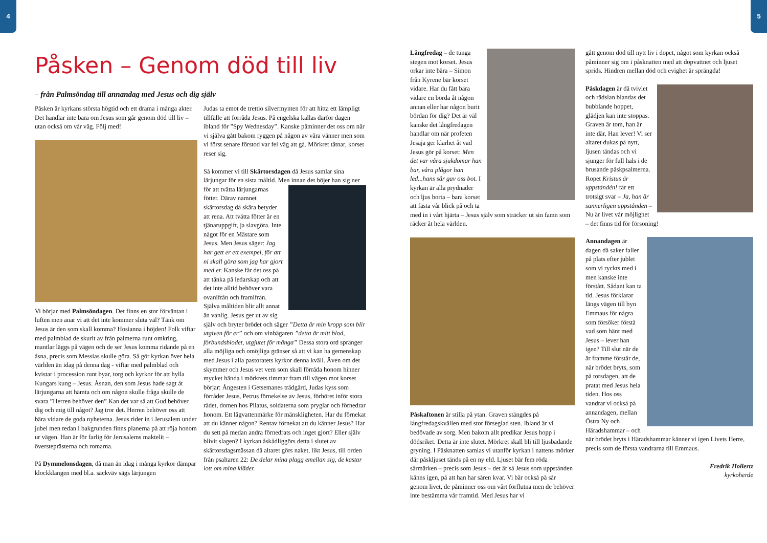4 5
Påsken – Genom död till liv
– från Palmsöndag till annandag med Jesus och dig själv
Påsken är kyrkans största högtid och ett drama i många akter. Det handlar inte bara om Jesus som går genom död till liv – utan också om vår väg. Följ med!
Vi börjar med Palmsöndagen. Det finns en stor förväntan i luften men anar vi att det inte kommer sluta väl? Tänk om Jesus är den som skall komma? Hosianna i höjden! Folk viftar med palmblad de skurit av från palmerna runt omkring, mantlar läggs på vägen och de ser Jesus komma ridande på en åsna, precis som Messias skulle göra. Så gör kyrkan över hela världen än idag på denna dag - viftar med palmblad och kvistar i procession runt byar, torg och kyrkor för att hylla Kungars kung – Jesus. Åsnan, den som Jesus hade sagt åt lärjungarna att hämta och om någon skulle fråga skulle de svara ”Herren behöver den” Kan det var så att Gud behöver dig och mig till något? Jag tror det. Herren behöver oss att bära vidare de goda nyheterna. Jesus rider in i Jerusalem under jubel men redan i bakgrunden finns planerna på att röja honom ur vägen. Han är för farlig för Jerusalems maktelit – översteprästerna och romarna.
På Dymmelonsdagen, då man än idag i många kyrkor dämpar klockklangen med bl.a. säckväv sägs lärjungen
Judas ta emot de trettio silvermynten för att hitta ett lämpligt tillfälle att förråda Jesus. På engelska kallas därför dagen ibland för ”Spy Wednesday”. Kanske påminner det oss om när vi själva gått bakom ryggen på någon av våra vänner men som vi först senare förstod var fel väg att gå. Mörkret tätnar, korset reser sig.
Så kommer vi till Skärtorsdagen då Jesus samlar sina lärjungar för en sista måltid. Men innan det böjer han sig ner för att tvätta lärjungarnas fötter. Därav namnet skärtorsdag då skära betyder att rena. Att tvätta fötter är en tjänaruppgift, ja slavgöra. Inte något för en Mästare som Jesus. Men Jesus säger: Jag har gett er ett exempel, för att ni skall göra som jag har gjort med er. Kanske får det oss på att tänka på ledarskap och att det inte alltid behöver vara ovanifrån och framifrån. Själva måltiden blir allt annat än vanlig. Jesus ger ut av sig själv och bryter brödet och säger ”Detta är min kropp som blir utgiven för er” och om vinbägaren ”detta är mitt blod, förbundsblodet, utgjutet för många” Dessa stora ord spränger alla möjliga och omöjliga gränser så att vi kan ha gemenskap med Jesus i alla pastoratets kyrkor denna kväll. Även om det skymmer och Jesus vet vem som skall förråda honom hinner mycket hända i mörkrets timmar fram till vägen mot korset börjar: Ångesten i Getsemanes trädgård, Judas kyss som förråder Jesus, Petrus förnekelse av Jesus, förhöret inför stora rådet, domen hos Pilatus, soldaterna som pryglar och förnedrar honom. Ett lågvattenmärke för mänskligheten. Har du förnekat att du känner någon? Rentav förnekat att du känner Jesus? Har du sett på medan andra förnedrats och inget gjort? Eller själv blivit slagen? I kyrkan åskådliggörs detta i slutet av skärtorsdagsmässan då altaret görs naket, likt Jesus, till orden från psaltaren 22: De delar mina plagg emellan sig, de kastar lott om mina kläder.
Långfredag – de tunga stegen mot korset. Jesus orkar inte bära – Simon från Kyrene bär korset vidare. Har du fått bära vidare en börda åt någon annan eller har någon burit bördan för dig? Det är väl kanske det långfredagen handlar om när profeten Jesaja ger klarhet åt vad Jesus gör på korset: Men det var våra sjukdomar han bar, våra plågor han led...hans sår gav oss bot. I kyrkan är alla prydnader och ljus borta – bara korset att fästa vår blick på och ta med in i vårt hjärta – Jesus själv som sträcker ut sin famn som räcker åt hela världen.
Påskaftonen är stilla på ytan. Graven stängdes på långfredagskvällen med stor förseglad sten. Ibland är vi bedövade av sorg. Men bakom allt predikar Jesus hopp i dödsriket. Detta är inte slutet. Mörkret skall bli till ljusbadande gryning. I Påsknatten samlas vi utanför kyrkan i nattens mörker där påskljuset tänds på en ny eld. Ljuset bär fem röda sårmärken – precis som Jesus – det är så Jesus som uppstånden känns igen, på att han har såren kvar. Vi bär också på sår genom livet, de påminner oss om vårt förflutna men de behöver inte bestämma vår framtid. Med Jesus har vi
gått genom död till nytt liv i dopet, något som kyrkan också påminner sig om i påsknatten med att dopvattnet och ljuset sprids. Hindren mellan död och evighet är sprängda!
Påskdagen är då tvivlet och rädslan blandas det bubblande hoppet, glädjen kan inte stoppas. Graven är tom, han är inte där, Han lever! Vi ser altaret dukas på nytt, ljusen tändas och vi sjunger för full hals i de brusande påskpsalmerna. Ropet Kristus är uppståndén! får ett trotsigt svar – Ja, han är sannerligen uppstånden – Nu är livet vår möjlighet – det finns tid för försoning!
Annandagen är dagen då saker faller på plats efter jublet som vi ryckts med i men kanske inte förstått. Sådant kan ta tid. Jesus förklarar längs vägen till byn Emmaus för några som försöker förstå vad som hänt med Jesus – lever han igen? Till slut när de är framme förstår de, när brödet bryts, som på torsdagen, att de pratat med Jesus hela tiden. Hos oss vandrar vi också på annandagen, mellan Östra Ny och Häradshammar – och när brödet bryts i Häradshammar känner vi igen Livets Herre, precis som de första vandrarna till Emmaus.
Fredrik Hollertz
kyrkoherde